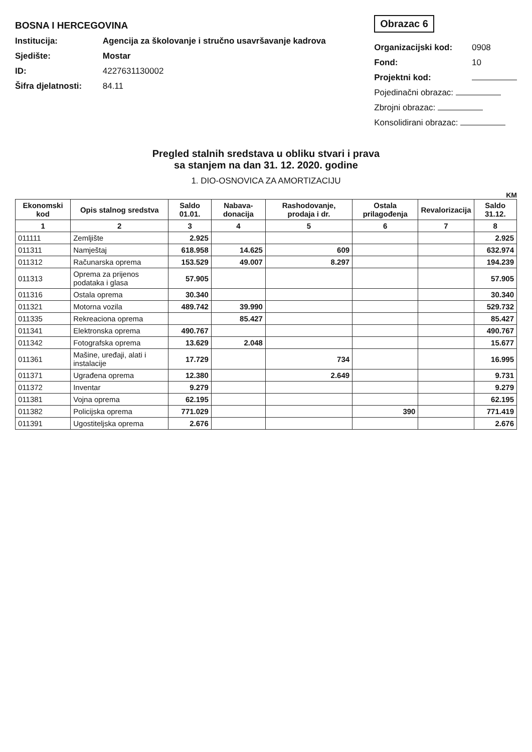BOSNA I HERCEGOVINA
Institucija: Agencija za školovanje i stručno usavršavanje kadrova
Sjedište: Mostar
ID: 4227631130002
Šifra djelatnosti: 84.11
Obrazac 6
Organizacijski kod: 0908
Fond: 10
Projektni kod:
Pojedinačni obrazac:
Zbrojni obrazac:
Konsolidirani obrazac:
Pregled stalnih sredstava u obliku stvari i prava
sa stanjem na dan 31. 12. 2020. godine
1. DIO-OSNOVICA ZA AMORTIZACIJU
KM
| Ekonomski kod | Opis stalnog sredstva | Saldo 01.01. | Nabava-donacija | Rashodovanje, prodaja i dr. | Ostala prilagođenja | Revalorizacija | Saldo 31.12. |
| --- | --- | --- | --- | --- | --- | --- | --- |
| 1 | 2 | 3 | 4 | 5 | 6 | 7 | 8 |
| 011111 | Zemljište | 2.925 | | | | | 2.925 |
| 011311 | Namještaj | 618.958 | 14.625 | 609 | | | 632.974 |
| 011312 | Računarska oprema | 153.529 | 49.007 | 8.297 | | | 194.239 |
| 011313 | Oprema za prijenos podataka i glasa | 57.905 | | | | | 57.905 |
| 011316 | Ostala oprema | 30.340 | | | | | 30.340 |
| 011321 | Motorna vozila | 489.742 | 39.990 | | | | 529.732 |
| 011335 | Rekreaciona oprema | | 85.427 | | | | 85.427 |
| 011341 | Elektronska oprema | 490.767 | | | | | 490.767 |
| 011342 | Fotografska oprema | 13.629 | 2.048 | | | | 15.677 |
| 011361 | Mašine, uređaji, alati i instalacije | 17.729 | | 734 | | | 16.995 |
| 011371 | Ugrađena oprema | 12.380 | | 2.649 | | | 9.731 |
| 011372 | Inventar | 9.279 | | | | | 9.279 |
| 011381 | Vojna oprema | 62.195 | | | | | 62.195 |
| 011382 | Policijska oprema | 771.029 | | | 390 | | 771.419 |
| 011391 | Ugostiteljska oprema | 2.676 | | | | | 2.676 |